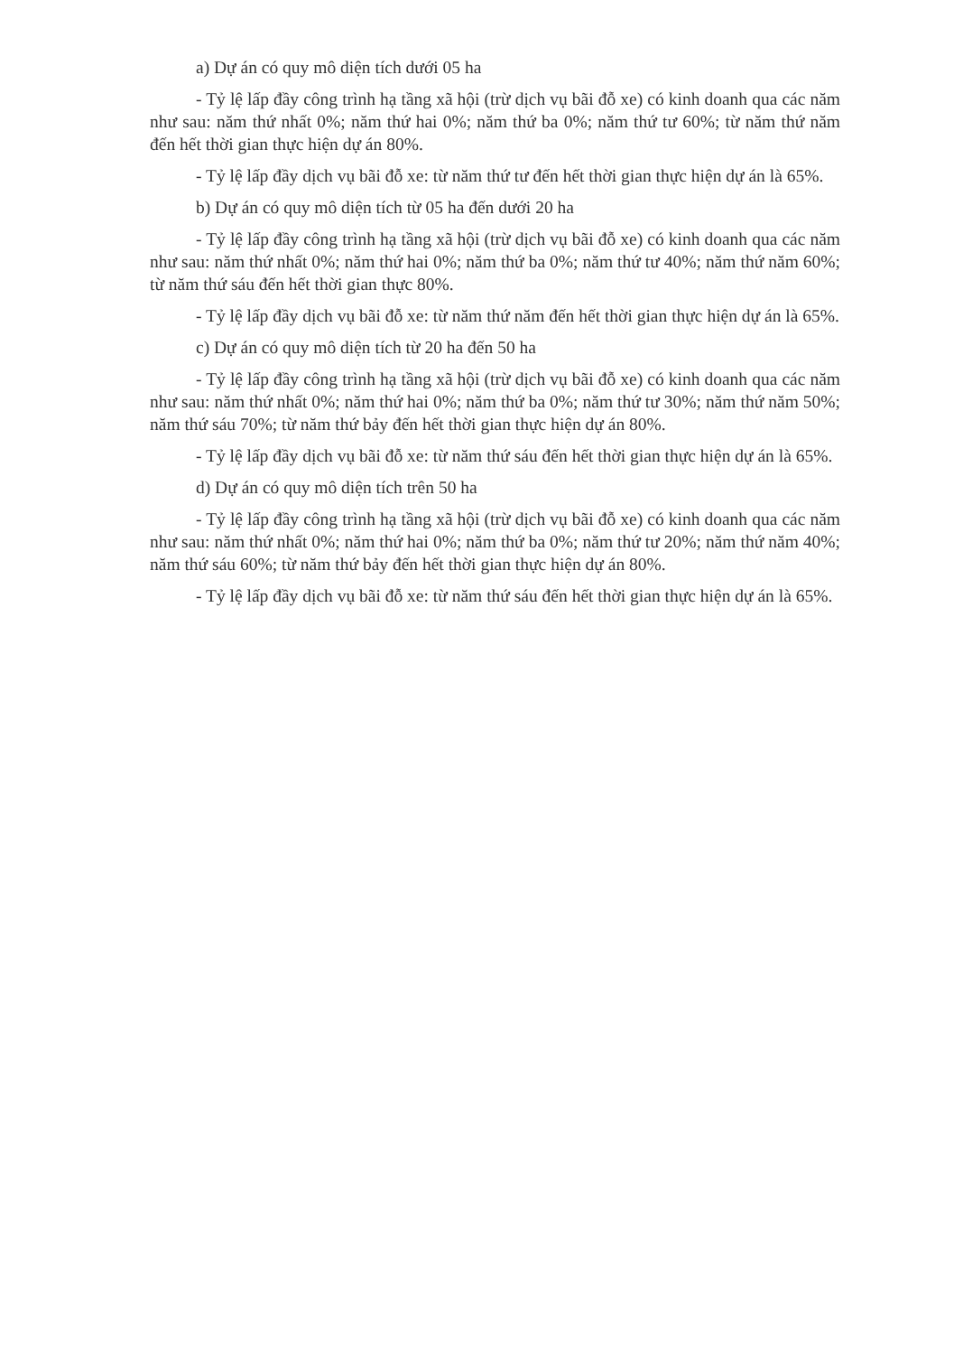a) Dự án có quy mô diện tích dưới 05 ha
- Tỷ lệ lấp đầy công trình hạ tầng xã hội (trừ dịch vụ bãi đỗ xe) có kinh doanh qua các năm như sau: năm thứ nhất 0%; năm thứ hai 0%; năm thứ ba 0%; năm thứ tư 60%; từ năm thứ năm đến hết thời gian thực hiện dự án 80%.
- Tỷ lệ lấp đầy dịch vụ bãi đỗ xe: từ năm thứ tư đến hết thời gian thực hiện dự án là 65%.
b) Dự án có quy mô diện tích từ 05 ha đến dưới 20 ha
- Tỷ lệ lấp đầy công trình hạ tầng xã hội (trừ dịch vụ bãi đỗ xe) có kinh doanh qua các năm như sau: năm thứ nhất 0%; năm thứ hai 0%; năm thứ ba 0%; năm thứ tư 40%; năm thứ năm 60%; từ năm thứ sáu đến hết thời gian thực 80%.
- Tỷ lệ lấp đầy dịch vụ bãi đỗ xe: từ năm thứ năm đến hết thời gian thực hiện dự án là 65%.
c) Dự án có quy mô diện tích từ 20 ha đến 50 ha
- Tỷ lệ lấp đầy công trình hạ tầng xã hội (trừ dịch vụ bãi đỗ xe) có kinh doanh qua các năm như sau: năm thứ nhất 0%; năm thứ hai 0%; năm thứ ba 0%; năm thứ tư 30%; năm thứ năm 50%; năm thứ sáu 70%; từ năm thứ bảy đến hết thời gian thực hiện dự án 80%.
- Tỷ lệ lấp đầy dịch vụ bãi đỗ xe: từ năm thứ sáu đến hết thời gian thực hiện dự án là 65%.
d) Dự án có quy mô diện tích trên 50 ha
- Tỷ lệ lấp đầy công trình hạ tầng xã hội (trừ dịch vụ bãi đỗ xe) có kinh doanh qua các năm như sau: năm thứ nhất 0%; năm thứ hai 0%; năm thứ ba 0%; năm thứ tư 20%; năm thứ năm 40%; năm thứ sáu 60%; từ năm thứ bảy đến hết thời gian thực hiện dự án 80%.
- Tỷ lệ lấp đầy dịch vụ bãi đỗ xe: từ năm thứ sáu đến hết thời gian thực hiện dự án là 65%.